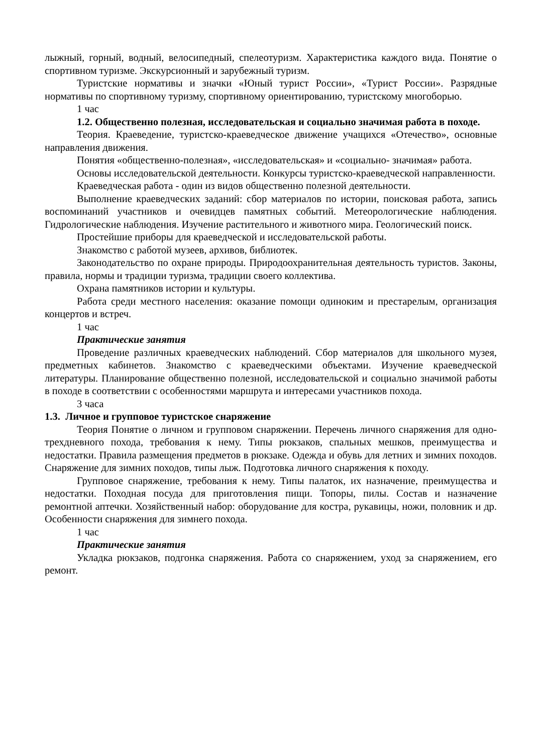лыжный, горный, водный, велосипедный, спелеотуризм. Характеристика каждого вида. Понятие о спортивном туризме. Экскурсионный и зарубежный туризм.
Туристские нормативы и значки «Юный турист России», «Турист России». Разрядные нормативы по спортивному туризму, спортивному ориентированию, туристскому многоборью.
1 час
1.2. Общественно полезная, исследовательская и социально значимая работа в походе.
Теория. Краеведение, туристско-краеведческое движение учащихся «Отечество», основные направления движения.
Понятия «общественно-полезная», «исследовательская» и «социально- значимая» работа.
Основы исследовательской деятельности. Конкурсы туристско-краеведческой направленности.
Краеведческая работа - один из видов общественно полезной деятельности.
Выполнение краеведческих заданий: сбор материалов по истории, поисковая работа, запись воспоминаний участников и очевидцев памятных событий. Метеорологические наблюдения. Гидрологические наблюдения. Изучение растительного и животного мира. Геологический поиск.
Простейшие приборы для краеведческой и исследовательской работы.
Знакомство с работой музеев, архивов, библиотек.
Законодательство по охране природы. Природоохранительная деятельность туристов. Законы, правила, нормы и традиции туризма, традиции своего коллектива.
Охрана памятников истории и культуры.
Работа среди местного населения: оказание помощи одиноким и престарелым, организация концертов и встреч.
1 час
Практические занятия
Проведение различных краеведческих наблюдений. Сбор материалов для школьного музея, предметных кабинетов. Знакомство с краеведческими объектами. Изучение краеведческой литературы. Планирование общественно полезной, исследовательской и социально значимой работы в походе в соответствии с особенностями маршрута и интересами участников похода.
3 часа
1.3. Личное и групповое туристское снаряжение
Теория Понятие о личном и групповом снаряжении. Перечень личного снаряжения для одно-трехдневного похода, требования к нему. Типы рюкзаков, спальных мешков, преимущества и недостатки. Правила размещения предметов в рюкзаке. Одежда и обувь для летних и зимних походов. Снаряжение для зимних походов, типы лыж. Подготовка личного снаряжения к походу.
Групповое снаряжение, требования к нему. Типы палаток, их назначение, преимущества и недостатки. Походная посуда для приготовления пищи. Топоры, пилы. Состав и назначение ремонтной аптечки. Хозяйственный набор: оборудование для костра, рукавицы, ножи, половник и др. Особенности снаряжения для зимнего похода.
1 час
Практические занятия
Укладка рюкзаков, подгонка снаряжения. Работа со снаряжением, уход за снаряжением, его ремонт.